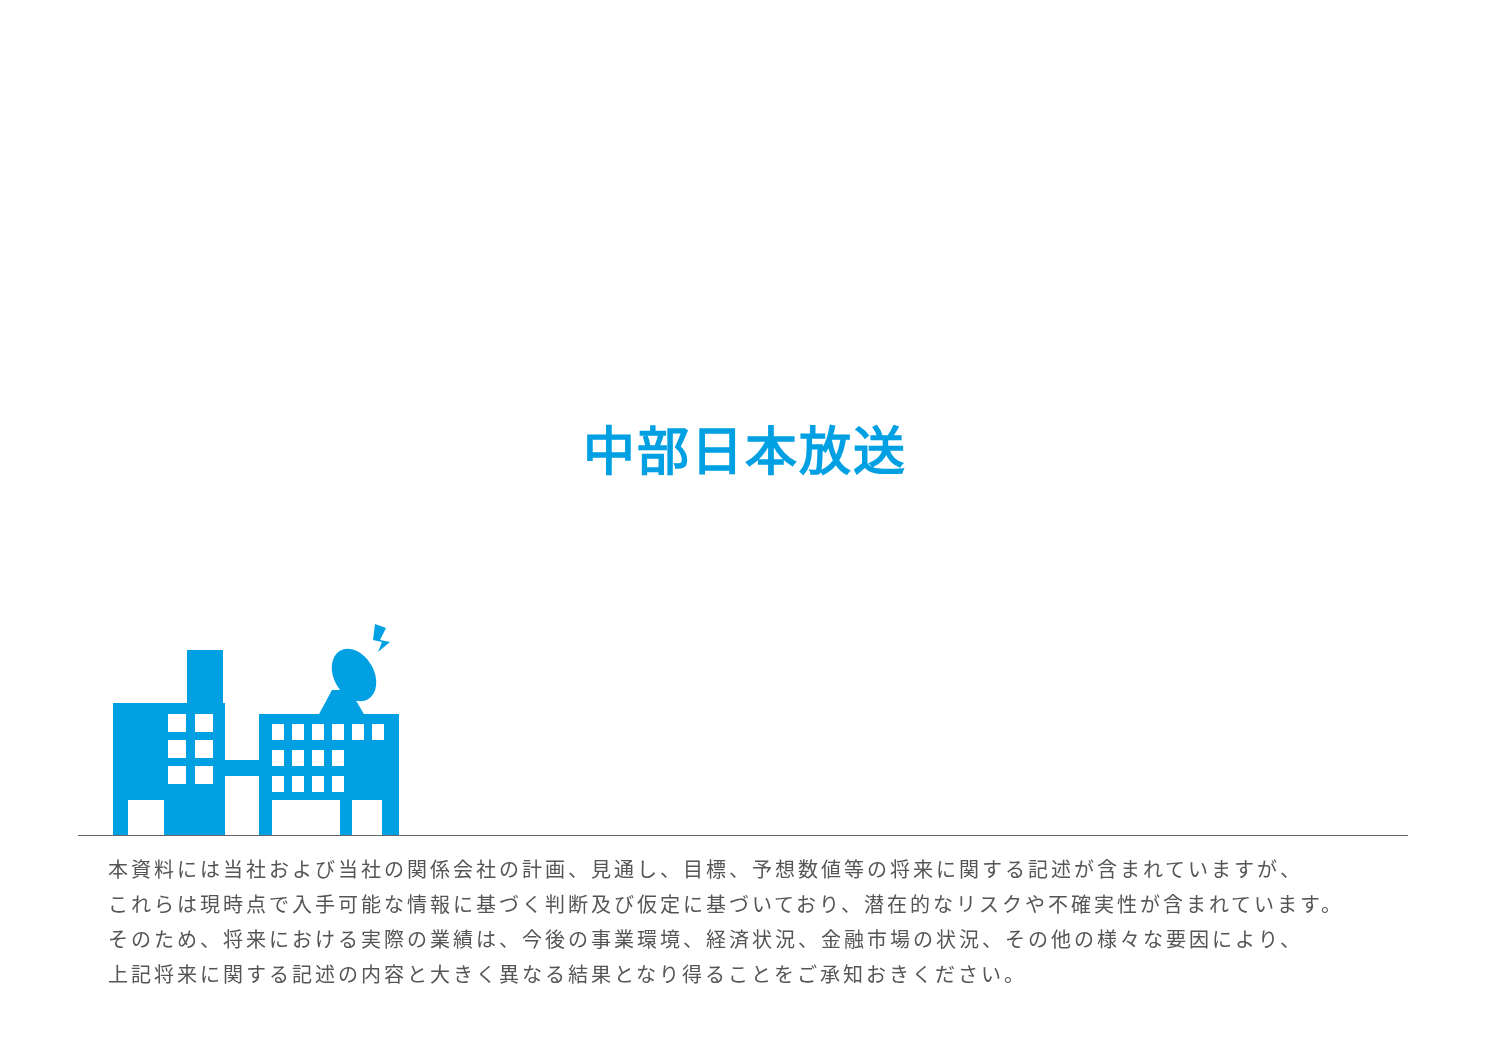中部日本放送
本資料には当社および当社の関係会社の計画、見通し、目標、予想数値等の将来に関する記述が含まれていますが、
これらは現時点で入手可能な情報に基づく判断及び仮定に基づいており、潜在的なリスクや不確実性が含まれています。
そのため、将来における実際の業績は、今後の事業環境、経済状況、金融市場の状況、その他の様々な要因により、
上記将来に関する記述の内容と大きく異なる結果となり得ることをご承知おきください。